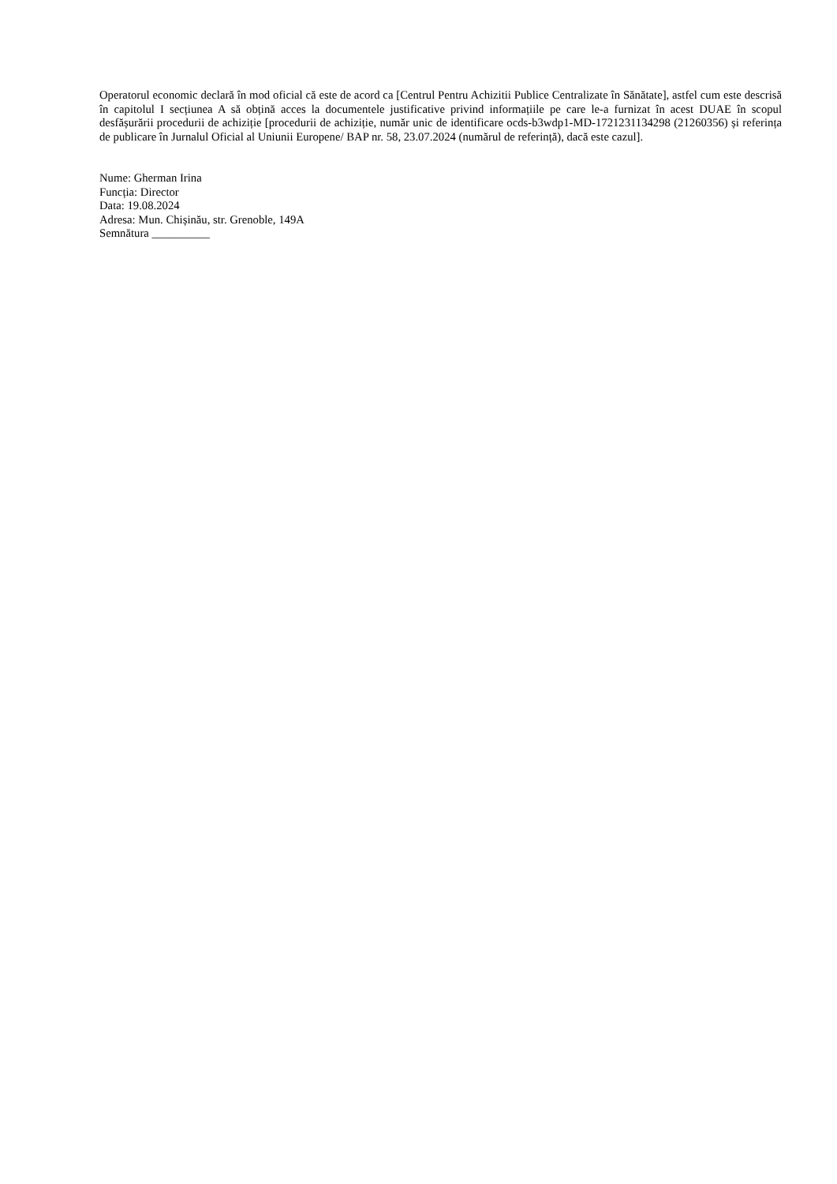Operatorul economic declară în mod oficial că este de acord ca [Centrul Pentru Achizitii Publice Centralizate în Sănătate], astfel cum este descrisă în capitolul I secțiunea A să obțină acces la documentele justificative privind informațiile pe care le-a furnizat în acest DUAE în scopul desfășurării procedurii de achiziție [procedurii de achiziție, număr unic de identificare ocds-b3wdp1-MD-1721231134298 (21260356) și referința de publicare în Jurnalul Oficial al Uniunii Europene/ BAP nr. 58, 23.07.2024 (numărul de referință), dacă este cazul].
Nume: Gherman Irina
Funcția: Director
Data: 19.08.2024
Adresa: Mun. Chișinău, str. Grenoble, 149A
Semnătura __________